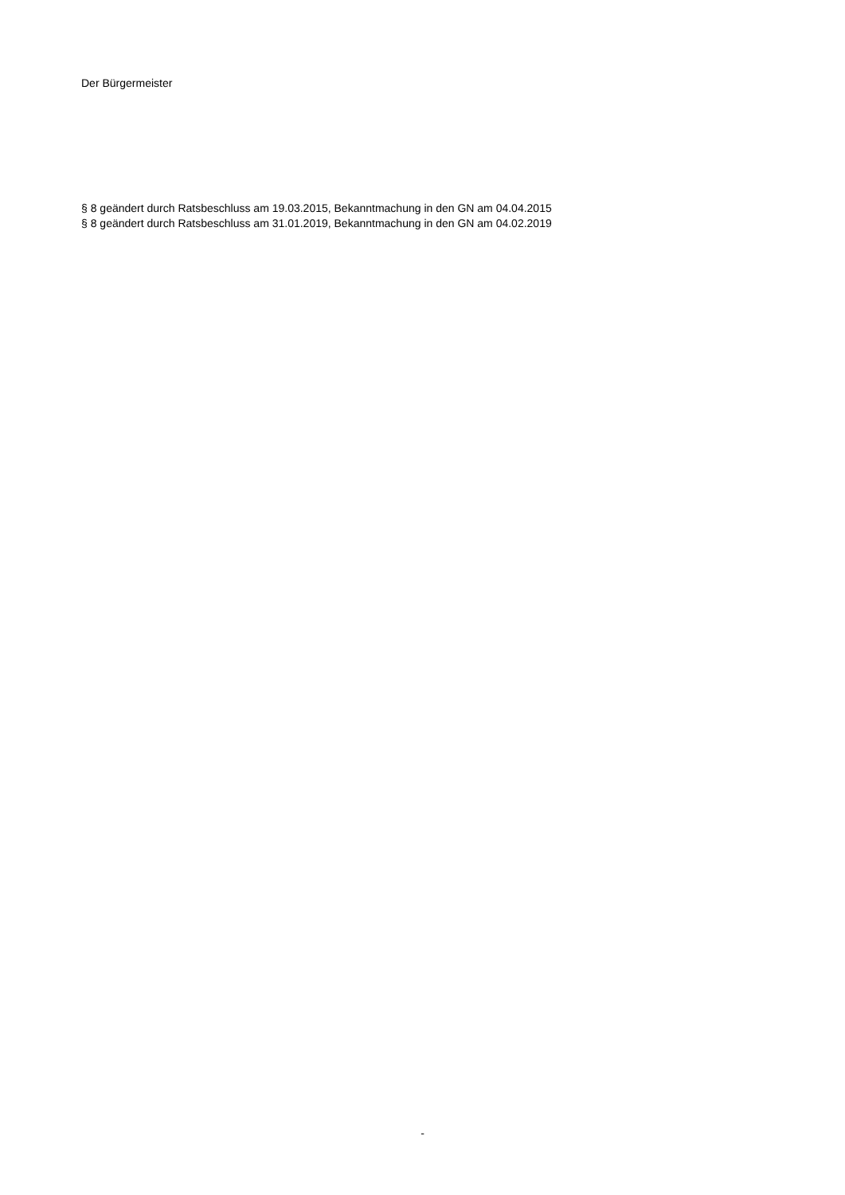Der Bürgermeister
§ 8 geändert durch Ratsbeschluss am 19.03.2015, Bekanntmachung in den GN am 04.04.2015
§ 8 geändert durch Ratsbeschluss am 31.01.2019, Bekanntmachung in den GN am 04.02.2019
-